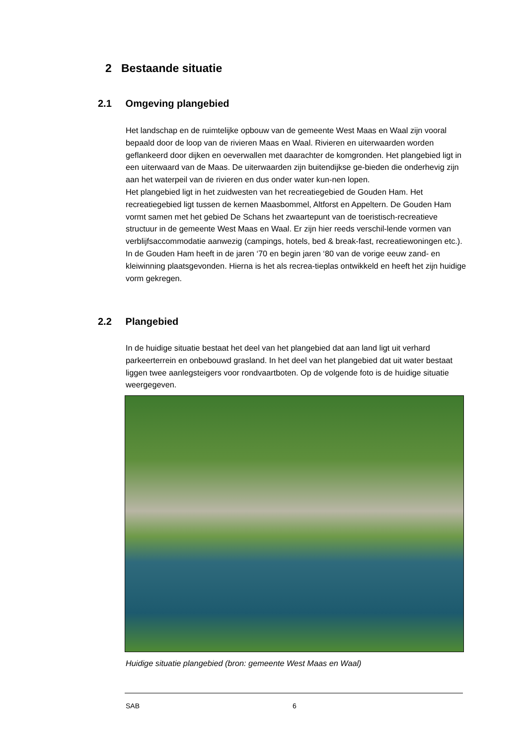2 Bestaande situatie
2.1 Omgeving plangebied
Het landschap en de ruimtelijke opbouw van de gemeente West Maas en Waal zijn vooral bepaald door de loop van de rivieren Maas en Waal. Rivieren en uiterwaarden worden geflankeerd door dijken en oeverwallen met daarachter de komgronden. Het plangebied ligt in een uiterwaard van de Maas. De uiterwaarden zijn buitendijkse ge-bieden die onderhevig zijn aan het waterpeil van de rivieren en dus onder water kun-nen lopen.
Het plangebied ligt in het zuidwesten van het recreatiegebied de Gouden Ham. Het recreatiegebied ligt tussen de kernen Maasbommel, Altforst en Appeltern. De Gouden Ham vormt samen met het gebied De Schans het zwaartepunt van de toeristisch-recreatieve structuur in de gemeente West Maas en Waal. Er zijn hier reeds verschil-lende vormen van verblijfsaccommodatie aanwezig (campings, hotels, bed & break-fast, recreatiewoningen etc.). In de Gouden Ham heeft in de jaren ‘70 en begin jaren ‘80 van de vorige eeuw zand- en kleiwinning plaatsgevonden. Hierna is het als recrea-tieplas ontwikkeld en heeft het zijn huidige vorm gekregen.
2.2 Plangebied
In de huidige situatie bestaat het deel van het plangebied dat aan land ligt uit verhard parkeerterrein en onbebouwd grasland. In het deel van het plangebied dat uit water bestaat liggen twee aanlegsteigers voor rondvaartboten. Op de volgende foto is de huidige situatie weergegeven.
Huidige situatie plangebied (bron: gemeente West Maas en Waal)
SAB 6